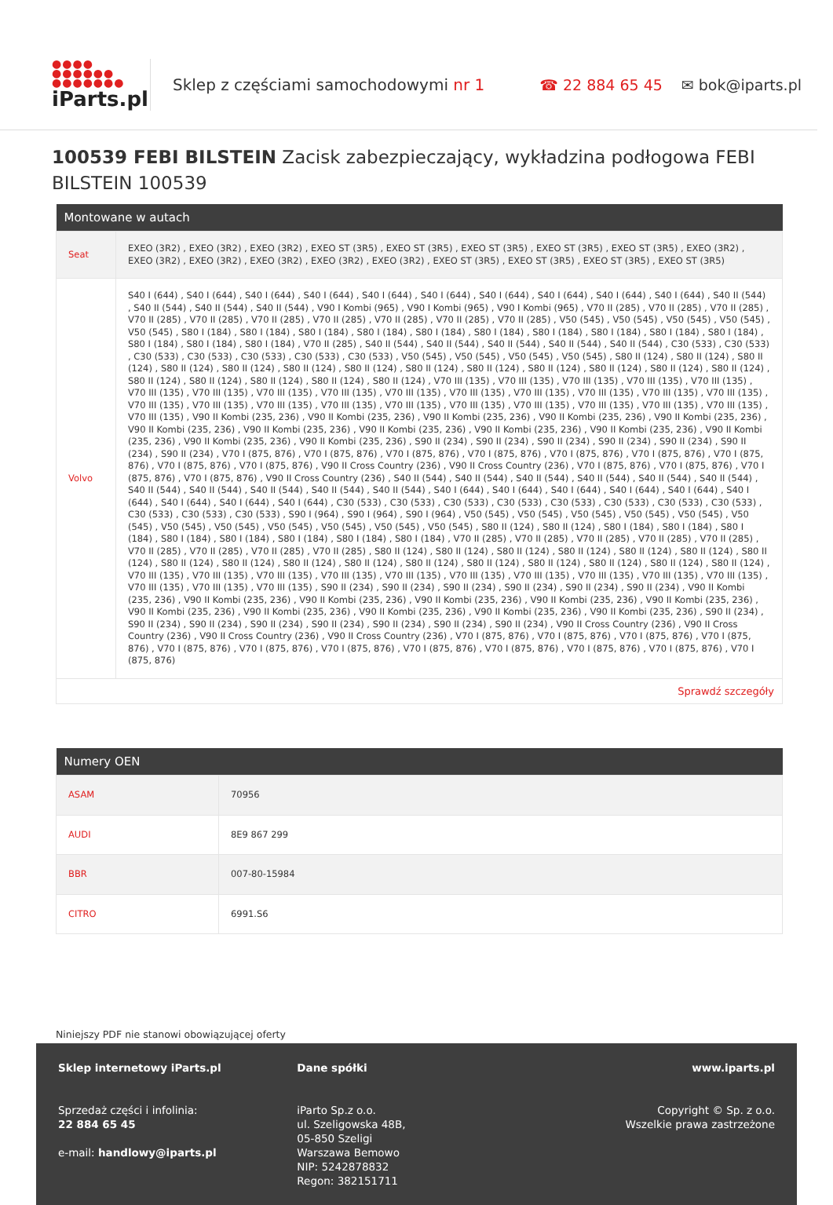●●●●
●●●●●●
●●●●●●●
iParts.pl
Sklep z częściami samochodowymi nr 1
☎ 22 884 65 45 ✉ bok@iparts.pl
100539 FEBI BILSTEIN Zacisk zabezpieczający, wykładzina podłogowa FEBI BILSTEIN 100539
| Montowane w autach | |
| --- | --- |
| Seat | EXEO (3R2) , EXEO (3R2) , EXEO (3R2) , EXEO ST (3R5) , EXEO ST (3R5) , EXEO ST (3R5) , EXEO ST (3R5) , EXEO ST (3R5) , EXEO (3R2) , EXEO (3R2) , EXEO (3R2) , EXEO (3R2) , EXEO (3R2) , EXEO (3R2) , EXEO ST (3R5) , EXEO ST (3R5) , EXEO ST (3R5) , EXEO ST (3R5) |
| Volvo | S40 I (644) , S40 I (644) , S40 I (644) , S40 I (644) , S40 I (644) , S40 I (644) , S40 I (644) , S40 I (644) , S40 I (644) , S40 I (644) , S40 II (544) , S40 II (544) , S40 II (544) , S40 II (544) , V90 I Kombi (965) , V90 I Kombi (965) , V90 I Kombi (965) , V70 II (285) , V70 II (285) , V70 II (285) , V70 II (285) , V70 II (285) , V70 II (285) , V70 II (285) , V70 II (285) , V70 II (285) , V70 II (285) , V50 (545) , V50 (545) , V50 (545) , V50 (545) , V50 (545) , S80 I (184) , S80 I (184) , S80 I (184) , S80 I (184) , S80 I (184) , S80 I (184) , S80 I (184) , S80 I (184) , S80 I (184) , S80 I (184) , S80 I (184) , S80 I (184) , S80 I (184) , V70 II (285) , S40 II (544) , S40 II (544) , S40 II (544) , S40 II (544) , S40 II (544) , C30 (533) , C30 (533) , C30 (533) , C30 (533) , C30 (533) , C30 (533) , C30 (533) , V50 (545) , V50 (545) , V50 (545) , V50 (545) , S80 II (124) , S80 II (124) , S80 II (124) , S80 II (124) , S80 II (124) , S80 II (124) , S80 II (124) , S80 II (124) , S80 II (124) , S80 II (124) , S80 II (124) , S80 II (124) , S80 II (124) , S80 II (124) , S80 II (124) , S80 II (124) , S80 II (124) , S80 II (124) , V70 III (135) , V70 III (135) , V70 III (135) , V70 III (135) , V70 III (135) , V70 III (135) , V70 III (135) , V70 III (135) , V70 III (135) , V70 III (135) , V70 III (135) , V70 III (135) , V70 III (135) , V70 III (135) , V70 III (135) , V70 III (135) , V70 III (135) , V70 III (135) , V70 III (135) , V70 III (135) , V70 III (135) , V70 III (135) , V70 III (135) , V70 III (135) , V70 III (135) , V70 III (135) , V90 II Kombi (235, 236) , V90 II Kombi (235, 236) , V90 II Kombi (235, 236) , V90 II Kombi (235, 236) , V90 II Kombi (235, 236) , V90 II Kombi (235, 236) , V90 II Kombi (235, 236) , V90 II Kombi (235, 236) , V90 II Kombi (235, 236) , V90 II Kombi (235, 236) , V90 II Kombi (235, 236) , V90 II Kombi (235, 236) , V90 II Kombi (235, 236) , S90 II (234) , S90 II (234) , S90 II (234) , S90 II (234) , S90 II (234) , S90 II (234) , S90 II (234) , V70 I (875, 876) , V70 I (875, 876) , V70 I (875, 876) , V70 I (875, 876) , V70 I (875, 876) , V70 I (875, 876) , V70 I (875, 876) , V70 I (875, 876) , V70 I (875, 876) , V90 II Cross Country (236) , V90 II Cross Country (236) , V70 I (875, 876) , V70 I (875, 876) , V70 I (875, 876) , V70 I (875, 876) , V90 II Cross Country (236) , S40 II (544) , S40 II (544) , S40 II (544) , S40 II (544) , S40 II (544) , S40 II (544) , S40 II (544) , S40 II (544) , S40 II (544) , S40 II (544) , S40 II (544) , S40 I (644) , S40 I (644) , S40 I (644) , S40 I (644) , S40 I (644) , S40 I (644) , S40 I (644) , S40 I (644) , S40 I (644) , C30 (533) , C30 (533) , C30 (533) , C30 (533) , C30 (533) , C30 (533) , C30 (533) , C30 (533) , C30 (533) , C30 (533) , C30 (533) , S90 I (964) , S90 I (964) , S90 I (964) , V50 (545) , V50 (545) , V50 (545) , V50 (545) , V50 (545) , V50 (545) , V50 (545) , V50 (545) , V50 (545) , V50 (545) , V50 (545) , V50 (545) , S80 II (124) , S80 II (124) , S80 I (184) , S80 I (184) , S80 I (184) , S80 I (184) , S80 I (184) , S80 I (184) , S80 I (184) , S80 I (184) , V70 II (285) , V70 II (285) , V70 II (285) , V70 II (285) , V70 II (285) , V70 II (285) , V70 II (285) , V70 II (285) , V70 II (285) , S80 II (124) , S80 II (124) , S80 II (124) , S80 II (124) , S80 II (124) , S80 II (124) , S80 II (124) , S80 II (124) , S80 II (124) , S80 II (124) , S80 II (124) , S80 II (124) , S80 II (124) , S80 II (124) , S80 II (124) , S80 II (124) , S80 II (124) , V70 III (135) , V70 III (135) , V70 III (135) , V70 III (135) , V70 III (135) , V70 III (135) , V70 III (135) , V70 III (135) , V70 III (135) , V70 III (135) , V70 III (135) , V70 III (135) , V70 III (135) , S90 II (234) , S90 II (234) , S90 II (234) , S90 II (234) , S90 II (234) , S90 II (234) , V90 II Kombi (235, 236) , V90 II Kombi (235, 236) , V90 II Kombi (235, 236) , V90 II Kombi (235, 236) , V90 II Kombi (235, 236) , V90 II Kombi (235, 236) , V90 II Kombi (235, 236) , V90 II Kombi (235, 236) , V90 II Kombi (235, 236) , V90 II Kombi (235, 236) , V90 II Kombi (235, 236) , S90 II (234) , S90 II (234) , S90 II (234) , S90 II (234) , S90 II (234) , S90 II (234) , S90 II (234) , S90 II (234) , V90 II Cross Country (236) , V90 II Cross Country (236) , V90 II Cross Country (236) , V90 II Cross Country (236) , V70 I (875, 876) , V70 I (875, 876) , V70 I (875, 876) , V70 I (875, 876) , V70 I (875, 876) , V70 I (875, 876) , V70 I (875, 876) , V70 I (875, 876) , V70 I (875, 876) , V70 I (875, 876) , V70 I (875, 876) , V70 I (875, 876) |
| Sprawdź szczegóły | |
| Numery OEN | |
| --- | --- |
| ASAM | 70956 |
| AUDI | 8E9 867 299 |
| BBR | 007-80-15984 |
| CITRO | 6991.S6 |
Niniejszy PDF nie stanowi obowiązującej oferty
Sklep internetowy iParts.pl
Sprzedaż części i infolinia:
22 884 65 45
e-mail: handlowy@iparts.pl
Dane spółki
iParto Sp.z o.o.
ul. Szeligowska 48B,
05-850 Szeligi
Warszawa Bemowo
NIP: 5242878832
Regon: 382151711
www.iparts.pl
Copyright © Sp. z o.o.
Wszelkie prawa zastrzeżone